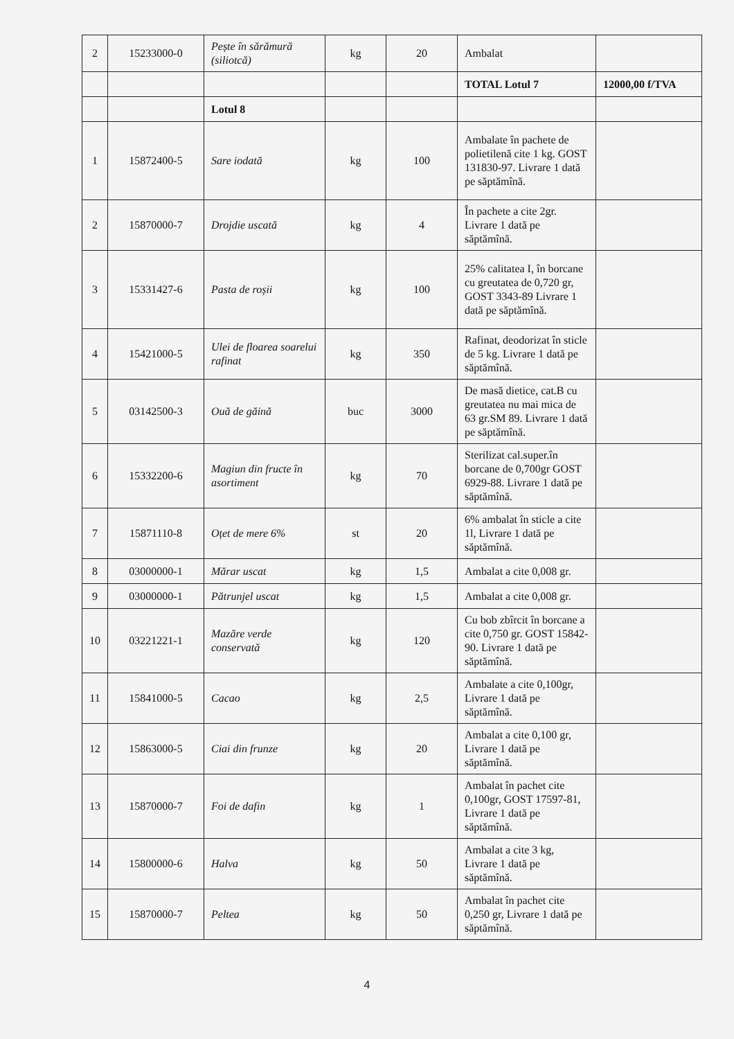| 2 | 15233000-0 | Pește în sărămură (siliotcă) | kg | 20 | Ambalat | |
| | | | | | TOTAL Lotul 7 | 12000,00 f/TVA |
| | | Lotul 8 | | | | |
| 1 | 15872400-5 | Sare iodată | kg | 100 | Ambalate în pachete de polietilenă cite 1 kg. GOST 131830-97. Livrare 1 dată pe săptămînă. | |
| 2 | 15870000-7 | Drojdie uscată | kg | 4 | În pachete a cite 2gr. Livrare 1 dată pe săptămînă. | |
| 3 | 15331427-6 | Pasta de roșii | kg | 100 | 25% calitatea I, în borcane cu greutatea de 0,720 gr, GOST 3343-89 Livrare 1 dată pe săptămînă. | |
| 4 | 15421000-5 | Ulei de floarea soarelui rafinat | kg | 350 | Rafinat, deodorizat în sticle de 5 kg. Livrare 1 dată pe săptămînă. | |
| 5 | 03142500-3 | Ouă de găină | buc | 3000 | De masă dietice, cat.B cu greutatea nu mai mica de 63 gr.SM 89. Livrare 1 dată pe săptămînă. | |
| 6 | 15332200-6 | Magiun din fructe în asortiment | kg | 70 | Sterilizat cal.super.în borcane de 0,700gr GOST 6929-88. Livrare 1 dată pe săptămînă. | |
| 7 | 15871110-8 | Oțet de mere 6% | st | 20 | 6% ambalat în sticle a cite 1l, Livrare 1 dată pe săptămînă. | |
| 8 | 03000000-1 | Mărar uscat | kg | 1,5 | Ambalat a cite 0,008 gr. | |
| 9 | 03000000-1 | Pătrunjel uscat | kg | 1,5 | Ambalat a cite 0,008 gr. | |
| 10 | 03221221-1 | Mazăre verde conservată | kg | 120 | Cu bob zbîrcit în borcane a cite 0,750 gr. GOST 15842-90. Livrare 1 dată pe săptămînă. | |
| 11 | 15841000-5 | Cacao | kg | 2,5 | Ambalate a cite 0,100gr, Livrare 1 dată pe săptămînă. | |
| 12 | 15863000-5 | Ciai din frunze | kg | 20 | Ambalat a cite 0,100 gr, Livrare 1 dată pe săptămînă. | |
| 13 | 15870000-7 | Foi de dafin | kg | 1 | Ambalat în pachet cite 0,100gr, GOST 17597-81, Livrare 1 dată pe săptămînă. | |
| 14 | 15800000-6 | Halva | kg | 50 | Ambalat a cite 3 kg, Livrare 1 dată pe săptămînă. | |
| 15 | 15870000-7 | Peltea | kg | 50 | Ambalat în pachet cite 0,250 gr, Livrare 1 dată pe săptămînă. | |
4